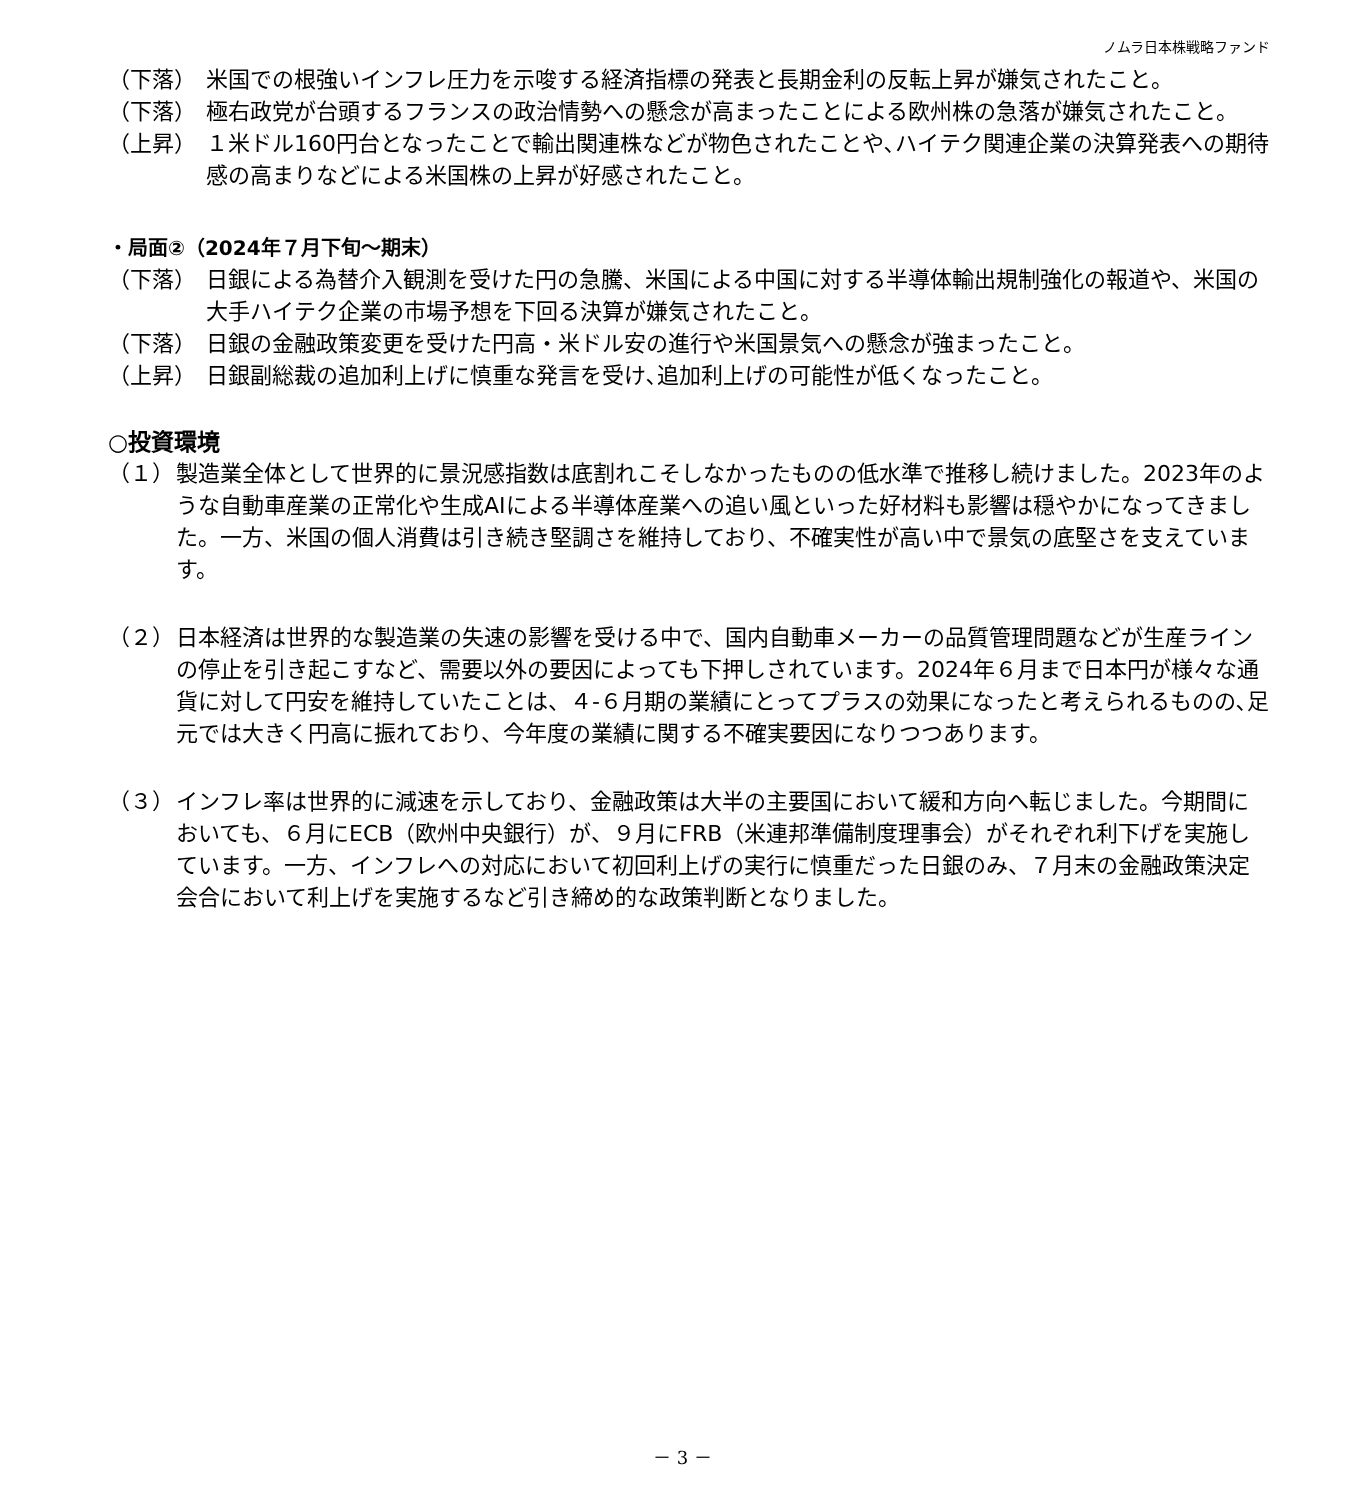ノムラ日本株戦略ファンド
（下落） 米国での根強いインフレ圧力を示唆する経済指標の発表と長期金利の反転上昇が嫌気されたこと。
（下落） 極右政党が台頭するフランスの政治情勢への懸念が高まったことによる欧州株の急落が嫌気されたこと。
（上昇） １米ドル160円台となったことで輸出関連株などが物色されたことや､ハイテク関連企業の決算発表への期待感の高まりなどによる米国株の上昇が好感されたこと。
・局面②（2024年７月下旬～期末）
（下落） 日銀による為替介入観測を受けた円の急騰、米国による中国に対する半導体輸出規制強化の報道や、米国の大手ハイテク企業の市場予想を下回る決算が嫌気されたこと。
（下落） 日銀の金融政策変更を受けた円高・米ドル安の進行や米国景気への懸念が強まったこと。
（上昇） 日銀副総裁の追加利上げに慎重な発言を受け､追加利上げの可能性が低くなったこと。
○投資環境
（１） 製造業全体として世界的に景況感指数は底割れこそしなかったものの低水準で推移し続けました。2023年のような自動車産業の正常化や生成AIによる半導体産業への追い風といった好材料も影響は穏やかになってきました。一方、米国の個人消費は引き続き堅調さを維持しており、不確実性が高い中で景気の底堅さを支えています。
（２） 日本経済は世界的な製造業の失速の影響を受ける中で、国内自動車メーカーの品質管理問題などが生産ラインの停止を引き起こすなど、需要以外の要因によっても下押しされています。2024年６月まで日本円が様々な通貨に対して円安を維持していたことは、４-６月期の業績にとってプラスの効果になったと考えられるものの､足元では大きく円高に振れており、今年度の業績に関する不確実要因になりつつあります。
（３） インフレ率は世界的に減速を示しており、金融政策は大半の主要国において緩和方向へ転じました。今期間においても、６月にECB（欧州中央銀行）が、９月にFRB（米連邦準備制度理事会）がそれぞれ利下げを実施しています。一方、インフレへの対応において初回利上げの実行に慎重だった日銀のみ、７月末の金融政策決定会合において利上げを実施するなど引き締め的な政策判断となりました。
－ 3 －